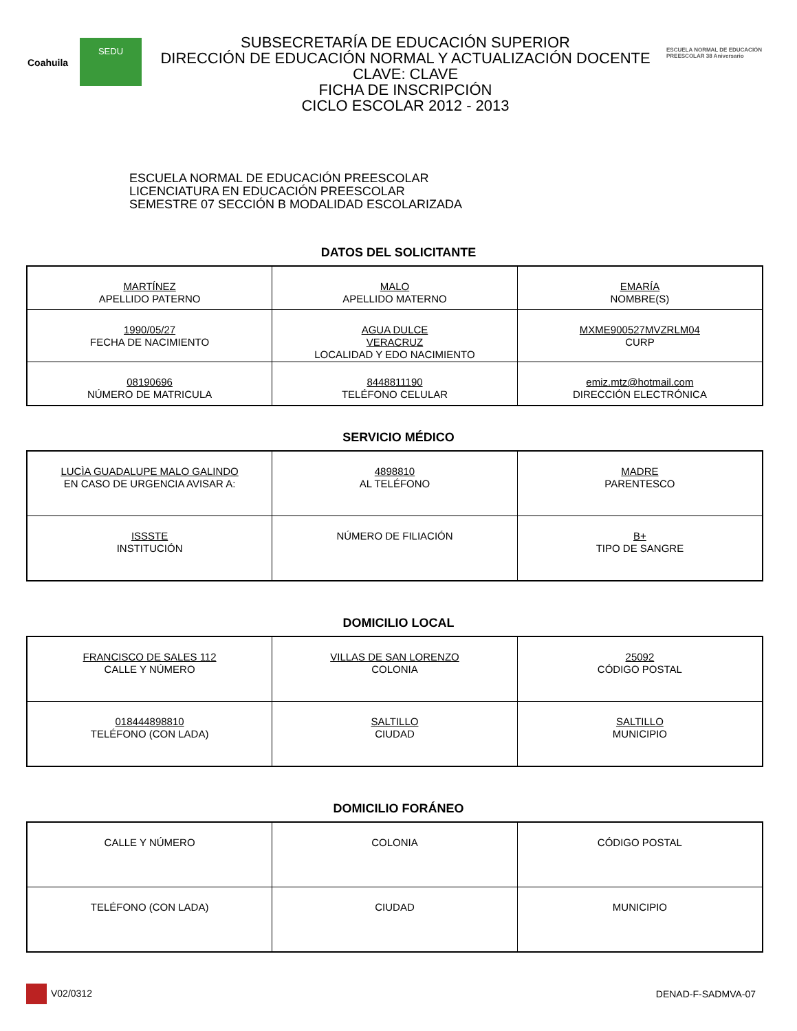Coahuila
SEDU
SUBSECRETARÍA DE EDUCACIÓN SUPERIOR
DIRECCIÓN DE EDUCACIÓN NORMAL Y ACTUALIZACIÓN DOCENTE
CLAVE: CLAVE
FICHA DE INSCRIPCIÓN
CICLO ESCOLAR 2012 - 2013
ESCUELA NORMAL DE EDUCACIÓN PREESCOLAR 38 Aniversario
ESCUELA NORMAL DE EDUCACIÓN PREESCOLAR
LICENCIATURA EN EDUCACIÓN PREESCOLAR
SEMESTRE 07 SECCIÓN B MODALIDAD ESCOLARIZADA
DATOS DEL SOLICITANTE
| MARTÍNEZ APELLIDO PATERNO | MALO APELLIDO MATERNO | EMARÍA NOMBRE(S) |
| 1990/05/27 FECHA DE NACIMIENTO | AGUA DULCE VERACRUZ LOCALIDAD Y EDO NACIMIENTO | MXME900527MVZRLM04 CURP |
| 08190696 NÚMERO DE MATRICULA | 8448811190 TELÉFONO CELULAR | emiz.mtz@hotmail.com DIRECCIÓN ELECTRÓNICA |
SERVICIO MÉDICO
| LUCÌA GUADALUPE MALO GALINDO EN CASO DE URGENCIA AVISAR A: | 4898810 AL TELÉFONO | MADRE PARENTESCO |
| ISSSTE INSTITUCIÓN | NÚMERO DE FILIACIÓN | B+ TIPO DE SANGRE |
DOMICILIO LOCAL
| FRANCISCO DE SALES 112 CALLE Y NÚMERO | VILLAS DE SAN LORENZO COLONIA | 25092 CÓDIGO POSTAL |
| 018444898810 TELÉFONO (CON LADA) | SALTILLO CIUDAD | SALTILLO MUNICIPIO |
DOMICILIO FORÁNEO
| CALLE Y NÚMERO | COLONIA | CÓDIGO POSTAL |
| TELÉFONO (CON LADA) | CIUDAD | MUNICIPIO |
V02/0312 DENAD-F-SADMVA-07